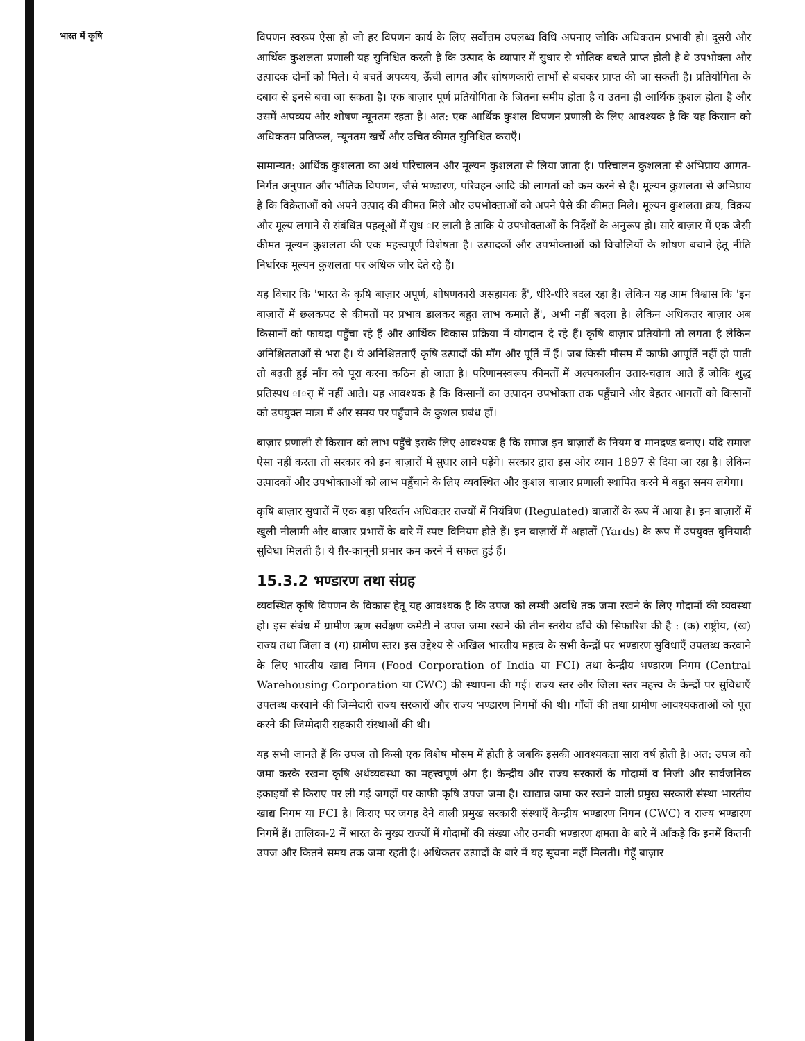भारत में कृषि
विपणन स्वरूप ऐसा हो जो हर विपणन कार्य के लिए सर्वोत्तम उपलब्ध विधि अपनाए जोकि अधिकतम प्रभावी हो। दूसरी और आर्थिक कुशलता प्रणाली यह सुनिश्चित करती है कि उत्पाद के व्यापार में सुधार से भौतिक बचते प्राप्त होती है वे उपभोक्ता और उत्पादक दोनों को मिले। ये बचतें अपव्यय, ऊँची लागत और शोषणकारी लाभों से बचकर प्राप्त की जा सकती है। प्रतियोगिता के दबाव से इनसे बचा जा सकता है। एक बाज़ार पूर्ण प्रतियोगिता के जितना समीप होता है व उतना ही आर्थिक कुशल होता है और उसमें अपव्यय और शोषण न्यूनतम रहता है। अत: एक आर्थिक कुशल विपणन प्रणाली के लिए आवश्यक है कि यह किसान को अधिकतम प्रतिफल, न्यूनतम खर्चे और उचित कीमत सुनिश्चित कराएँ।
सामान्यत: आर्थिक कुशलता का अर्थ परिचालन और मूल्यन कुशलता से लिया जाता है। परिचालन कुशलता से अभिप्राय आगत-निर्गत अनुपात और भौतिक विपणन, जैसे भण्डारण, परिवहन आदि की लागतों को कम करने से है। मूल्यन कुशलता से अभिप्राय है कि विक्रेताओं को अपने उत्पाद की कीमत मिले और उपभोक्ताओं को अपने पैसे की कीमत मिले। मूल्यन कुशलता क्रय, विक्रय और मूल्य लगाने से संबंधित पहलूओं में सुध ार लाती है ताकि ये उपभोक्ताओं के निर्देशों के अनुरूप हो। सारे बाज़ार में एक जैसी कीमत मूल्यन कुशलता की एक महत्त्वपूर्ण विशेषता है। उत्पादकों और उपभोक्ताओं को विचोलियों के शोषण बचाने हेतू नीति निर्धारक मूल्यन कुशलता पर अधिक जोर देते रहे हैं।
यह विचार कि 'भारत के कृषि बाज़ार अपूर्ण, शोषणकारी असहायक हैं', धीरे-धीरे बदल रहा है। लेकिन यह आम विश्वास कि 'इन बाज़ारों में छलकपट से कीमतों पर प्रभाव डालकर बहुत लाभ कमाते हैं', अभी नहीं बदला है। लेकिन अधिकतर बाज़ार अब किसानों को फायदा पहुँचा रहे हैं और आर्थिक विकास प्रक्रिया में योगदान दे रहे हैं। कृषि बाज़ार प्रतियोगी तो लगता है लेकिन अनिश्चितताओं से भरा है। ये अनिश्चितताएँ कृषि उत्पादों की माँग और पूर्ति में हैं। जब किसी मौसम में काफी आपूर्ति नहीं हो पाती तो बढ़ती हुई माँग को पूरा करना कठिन हो जाता है। परिणामस्वरूप कीमतों में अल्पकालीन उतार-चढ़ाव आते हैं जोकि शुद्ध प्रतिस्पध ार्ा में नहीं आते। यह आवश्यक है कि किसानों का उत्पादन उपभोक्ता तक पहुँचाने और बेहतर आगतों को किसानों को उपयुक्त मात्रा में और समय पर पहुँचाने के कुशल प्रबंध हों।
बाज़ार प्रणाली से किसान को लाभ पहुँचे इसके लिए आवश्यक है कि समाज इन बाज़ारों के नियम व मानदण्ड बनाए। यदि समाज ऐसा नहीं करता तो सरकार को इन बाज़ारों में सुधार लाने पड़ेंगे। सरकार द्वारा इस ओर ध्यान 1897 से दिया जा रहा है। लेकिन उत्पादकों और उपभोक्ताओं को लाभ पहुँचाने के लिए व्यवस्थित और कुशल बाज़ार प्रणाली स्थापित करने में बहुत समय लगेगा।
कृषि बाज़ार सुधारों में एक बड़ा परिवर्तन अधिकतर राज्यों में नियंत्रिण (Regulated) बाज़ारों के रूप में आया है। इन बाज़ारों में खुली नीलामी और बाज़ार प्रभारों के बारे में स्पष्ट विनियम होते हैं। इन बाज़ारों में अहातों (Yards) के रूप में उपयुक्त बुनियादी सुविधा मिलती है। ये ग़ैर-कानूनी प्रभार कम करने में सफल हुई हैं।
15.3.2 भण्डारण तथा संग्रह
व्यवस्थित कृषि विपणन के विकास हेतू यह आवश्यक है कि उपज को लम्बी अवधि तक जमा रखने के लिए गोदामों की व्यवस्था हो। इस संबंध में ग्रामीण ऋण सर्वेक्षण कमेटी ने उपज जमा रखने की तीन स्तरीय ढाँचे की सिफारिश की है : (क) राष्ट्रीय, (ख) राज्य तथा जिला व (ग) ग्रामीण स्तर। इस उद्देश्य से अखिल भारतीय महत्त्व के सभी केन्द्रों पर भण्डारण सुविधाएँ उपलब्ध करवाने के लिए भारतीय खाद्य निगम (Food Corporation of India या FCI) तथा केन्द्रीय भण्डारण निगम (Central Warehousing Corporation या CWC) की स्थापना की गई। राज्य स्तर और जिला स्तर महत्त्व के केन्द्रों पर सुविधाएँ उपलब्ध करवाने की जिम्मेदारी राज्य सरकारों और राज्य भण्डारण निगमों की थी। गाँवों की तथा ग्रामीण आवश्यकताओं को पूरा करने की जिम्मेदारी सहकारी संस्थाओं की थी।
यह सभी जानते हैं कि उपज तो किसी एक विशेष मौसम में होती है जबकि इसकी आवश्यकता सारा वर्ष होती है। अत: उपज को जमा करके रखना कृषि अर्थव्यवस्था का महत्त्वपूर्ण अंग है। केन्द्रीय और राज्य सरकारों के गोदामों व निजी और सार्वजनिक इकाइयों से किराए पर ली गई जगहों पर काफी कृषि उपज जमा है। खाद्यान्न जमा कर रखने वाली प्रमुख सरकारी संस्था भारतीय खाद्य निगम या FCI है। किराए पर जगह देने वाली प्रमुख सरकारी संस्थाएँ केन्द्रीय भण्डारण निगम (CWC) व राज्य भण्डारण निगमें हैं। तालिका-2 में भारत के मुख्य राज्यों में गोदामों की संख्या और उनकी भण्डारण क्षमता के बारे में आँकड़े कि इनमें कितनी उपज और कितने समय तक जमा रहती है। अधिकतर उत्पादों के बारे में यह सूचना नहीं मिलती। गेहूँ बाज़ार